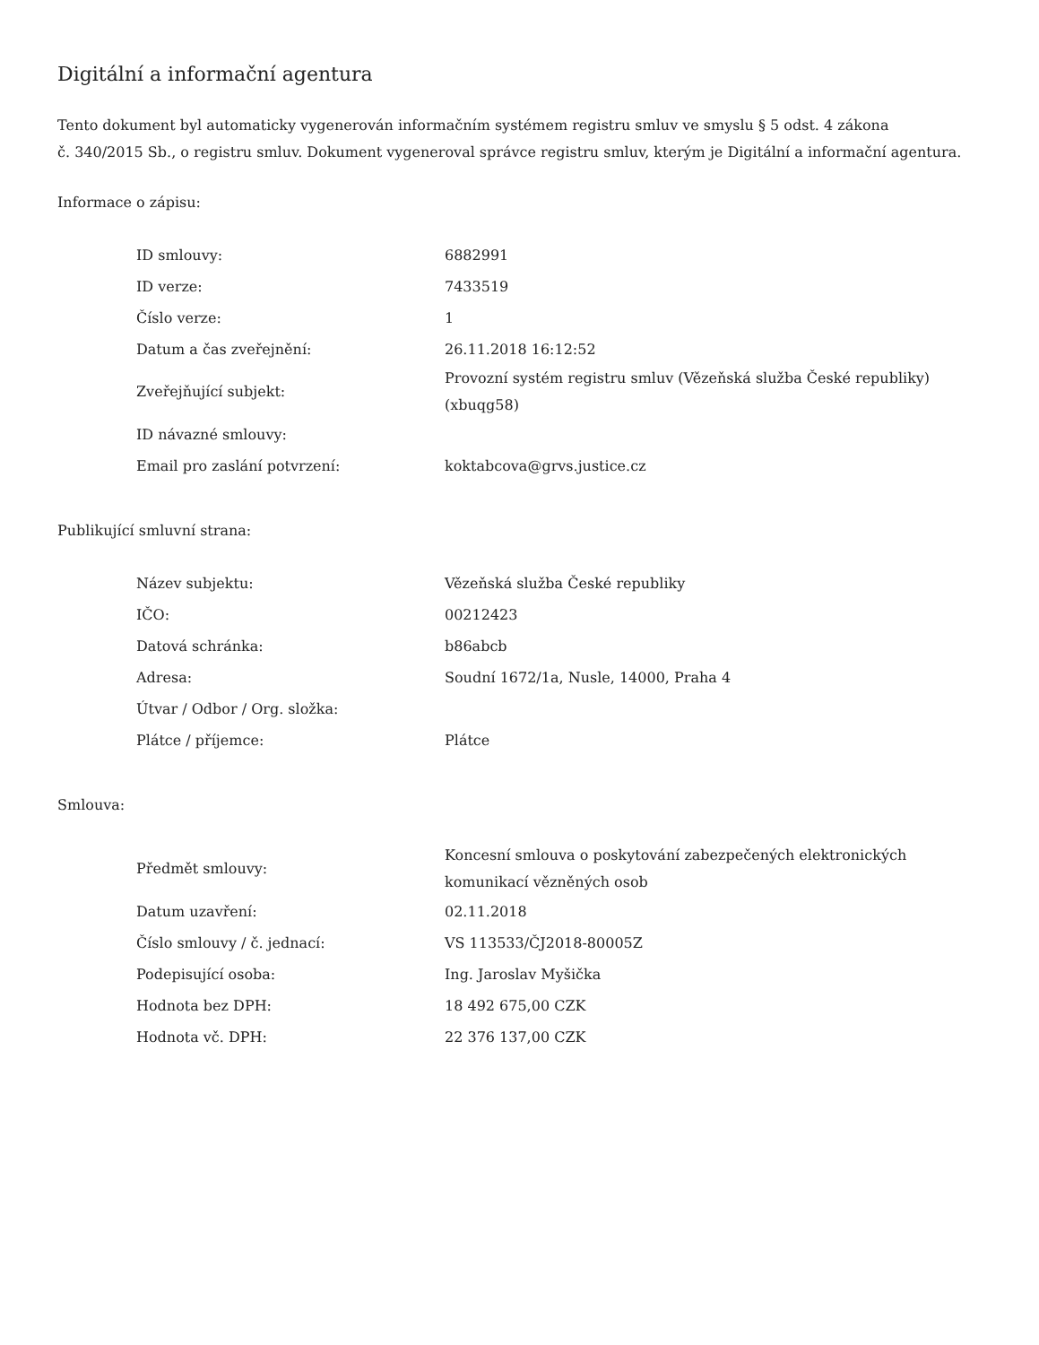Digitální a informační agentura
Tento dokument byl automaticky vygenerován informačním systémem registru smluv ve smyslu § 5 odst. 4 zákona
č. 340/2015 Sb., o registru smluv. Dokument vygeneroval správce registru smluv, kterým je Digitální a informační agentura.
Informace o zápisu:
| ID smlouvy: | 6882991 |
| ID verze: | 7433519 |
| Číslo verze: | 1 |
| Datum a čas zveřejnění: | 26.11.2018 16:12:52 |
| Zveřejňující subjekt: | Provozní systém registru smluv (Vězeňská služba České republiky) (xbuqg58) |
| ID návazné smlouvy: | |
| Email pro zaslání potvrzení: | koktabcova@grvs.justice.cz |
Publikující smluvní strana:
| Název subjektu: | Vězeňská služba České republiky |
| IČO: | 00212423 |
| Datová schránka: | b86abcb |
| Adresa: | Soudní 1672/1a, Nusle, 14000, Praha 4 |
| Útvar / Odbor / Org. složka: | |
| Plátce / příjemce: | Plátce |
Smlouva:
| Předmět smlouvy: | Koncesní smlouva o poskytování zabezpečených elektronických komunikací vězněných osob |
| Datum uzavření: | 02.11.2018 |
| Číslo smlouvy / č. jednací: | VS 113533/ČJ2018-80005Z |
| Podepisující osoba: | Ing. Jaroslav Myšička |
| Hodnota bez DPH: | 18 492 675,00 CZK |
| Hodnota vč. DPH: | 22 376 137,00 CZK |